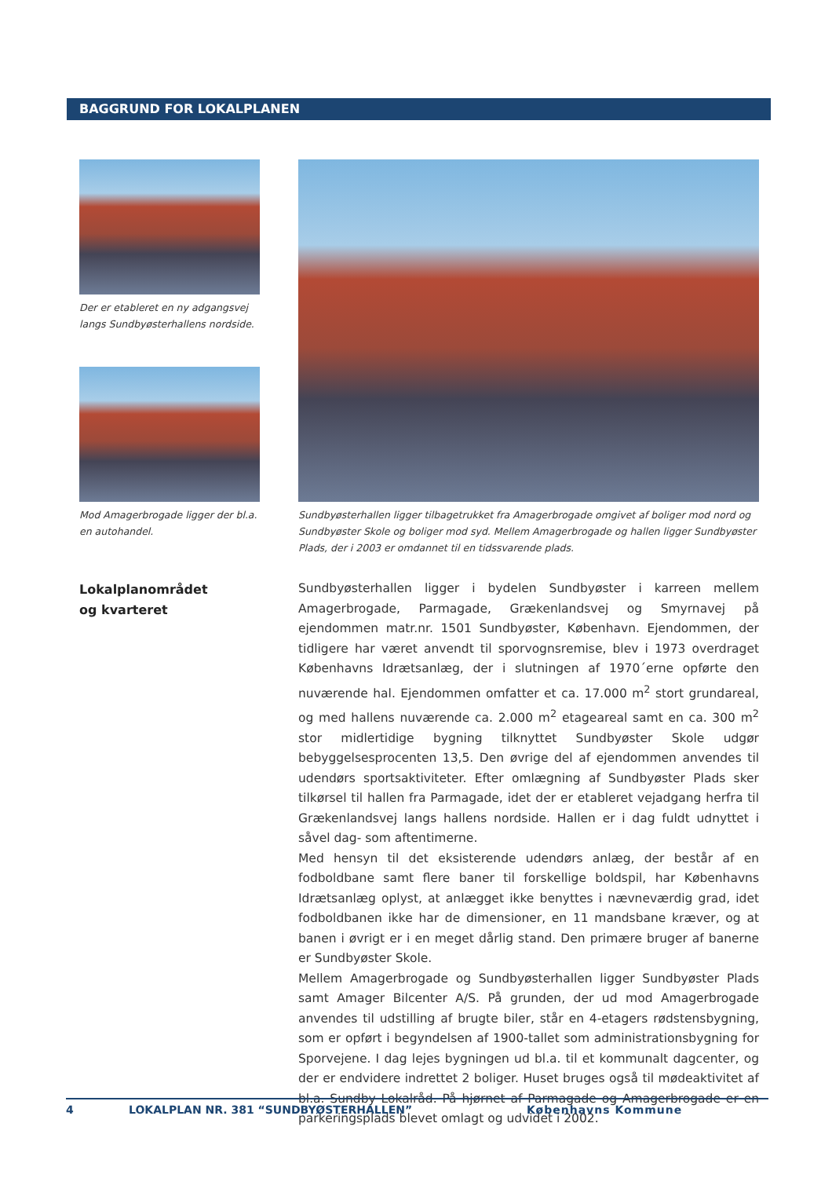BAGGRUND FOR LOKALPLANEN
Der er etableret en ny adgangsvej langs Sundbyøsterhallens nordside.
Mod Amagerbrogade ligger der bl.a. en autohandel.
Sundbyøsterhallen ligger tilbagetrukket fra Amagerbrogade omgivet af boliger mod nord og Sundbyøster Skole og boliger mod syd. Mellem Amagerbrogade og hallen ligger Sundbyøster Plads, der i 2003 er omdannet til en tidssvarende plads.
Lokalplanområdet
og kvarteret
Sundbyøsterhallen ligger i bydelen Sundbyøster i karreen mellem Amagerbrogade, Parmagade, Grækenlandsvej og Smyrnavej på ejendommen matr.nr. 1501 Sundbyøster, København. Ejendommen, der tidligere har været anvendt til sporvognsremise, blev i 1973 overdraget Københavns Idrætsanlæg, der i slutningen af 1970´erne opførte den nuværende hal. Ejendommen omfatter et ca. 17.000 m<sup>2</sup> stort grundareal, og med hallens nuværende ca. 2.000 m<sup>2</sup> etageareal samt en ca. 300 m<sup>2</sup> stor midlertidige bygning tilknyttet Sundbyøster Skole udgør bebyggelsesprocenten 13,5. Den øvrige del af ejendommen anvendes til udendørs sportsaktiviteter. Efter omlægning af Sundbyøster Plads sker tilkørsel til hallen fra Parmagade, idet der er etableret vejadgang herfra til Grækenlandsvej langs hallens nordside. Hallen er i dag fuldt udnyttet i såvel dag- som aftentimerne.
Med hensyn til det eksisterende udendørs anlæg, der består af en fodboldbane samt flere baner til forskellige boldspil, har Københavns Idrætsanlæg oplyst, at anlægget ikke benyttes i nævneværdig grad, idet fodboldbanen ikke har de dimensioner, en 11 mandsbane kræver, og at banen i øvrigt er i en meget dårlig stand. Den primære bruger af banerne er Sundbyøster Skole.
Mellem Amagerbrogade og Sundbyøsterhallen ligger Sundbyøster Plads samt Amager Bilcenter A/S. På grunden, der ud mod Amagerbrogade anvendes til udstilling af brugte biler, står en 4-etagers rødstensbygning, som er opført i begyndelsen af 1900-tallet som administrationsbygning for Sporvejene. I dag lejes bygningen ud bl.a. til et kommunalt dagcenter, og der er endvidere indrettet 2 boliger. Huset bruges også til mødeaktivitet af bl.a. Sundby Lokalråd. På hjørnet af Parmagade og Amagerbrogade er en parkeringsplads blevet omlagt og udvidet i 2002.
4 LOKALPLAN NR. 381 “SUNDBYØSTERHALLEN” Københavns Kommune